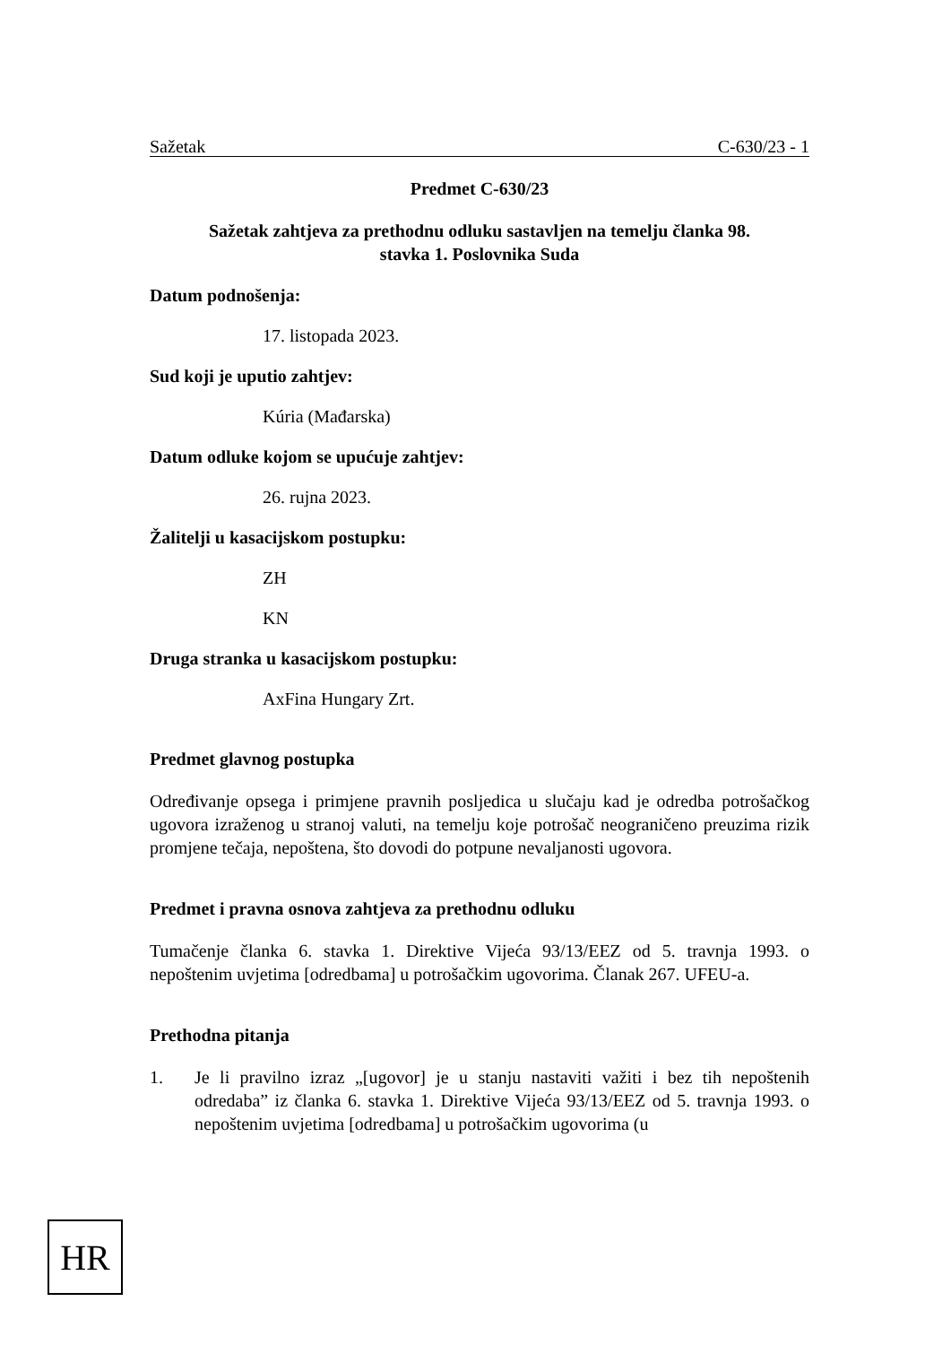Sažetak C-630/23 - 1
Predmet C-630/23
Sažetak zahtjeva za prethodnu odluku sastavljen na temelju članka 98.
stavka 1. Poslovnika Suda
Datum podnošenja:
17. listopada 2023.
Sud koji je uputio zahtjev:
Kúria (Mađarska)
Datum odluke kojom se upućuje zahtjev:
26. rujna 2023.
Žalitelji u kasacijskom postupku:
ZH
KN
Druga stranka u kasacijskom postupku:
AxFina Hungary Zrt.
Predmet glavnog postupka
Određivanje opsega i primjene pravnih posljedica u slučaju kad je odredba potrošačkog ugovora izraženog u stranoj valuti, na temelju koje potrošač neograničeno preuzima rizik promjene tečaja, nepoštena, što dovodi do potpune nevaljanosti ugovora.
Predmet i pravna osnova zahtjeva za prethodnu odluku
Tumačenje članka 6. stavka 1. Direktive Vijeća 93/13/EEZ od 5. travnja 1993. o nepoštenim uvjetima [odredbama] u potrošačkim ugovorima. Članak 267. UFEU-a.
Prethodna pitanja
1. Je li pravilno izraz „[ugovor] je u stanju nastaviti važiti i bez tih nepoštenih odredaba” iz članka 6. stavka 1. Direktive Vijeća 93/13/EEZ od 5. travnja 1993. o nepoštenim uvjetima [odredbama] u potrošačkim ugovorima (u
HR